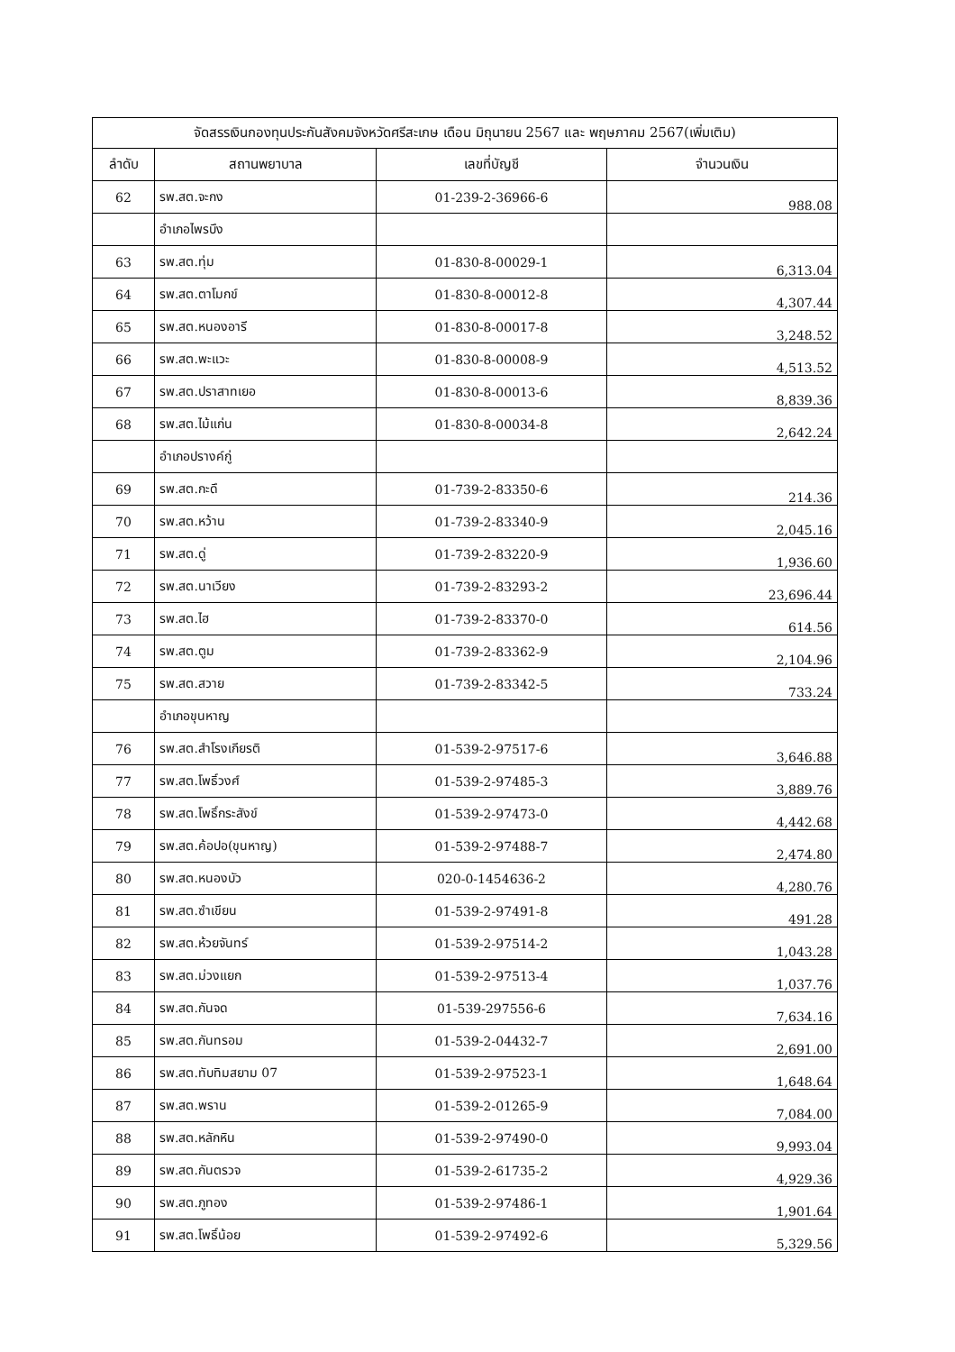| จัดสรรเงินกองทุนประกันสังคมจังหวัดศรีสะเกษ เดือน มิถุนายน 2567 และ พฤษภาคม 2567(เพิ่มเติม) | | | |
| --- | --- | --- | --- |
| ลำดับ | สถานพยาบาล | เลขที่บัญชี | จำนวนเงิน |
| 62 | รพ.สต.จะกง | 01-239-2-36966-6 | 988.08 |
| | อำเภอไพรบึง | | |
| 63 | รพ.สต.ทุ่ม | 01-830-8-00029-1 | 6,313.04 |
| 64 | รพ.สต.ตาโมกข์ | 01-830-8-00012-8 | 4,307.44 |
| 65 | รพ.สต.หนองอารี | 01-830-8-00017-8 | 3,248.52 |
| 66 | รพ.สต.พะแวะ | 01-830-8-00008-9 | 4,513.52 |
| 67 | รพ.สต.ปราสาทเยอ | 01-830-8-00013-6 | 8,839.36 |
| 68 | รพ.สต.ไม้แก่น | 01-830-8-00034-8 | 2,642.24 |
| | อำเภอปรางค์กู่ | | |
| 69 | รพ.สต.กะดึ | 01-739-2-83350-6 | 214.36 |
| 70 | รพ.สต.หว้าน | 01-739-2-83340-9 | 2,045.16 |
| 71 | รพ.สต.ดู่ | 01-739-2-83220-9 | 1,936.60 |
| 72 | รพ.สต.นาเวียง | 01-739-2-83293-2 | 23,696.44 |
| 73 | รพ.สต.ไฮ | 01-739-2-83370-0 | 614.56 |
| 74 | รพ.สต.ตูม | 01-739-2-83362-9 | 2,104.96 |
| 75 | รพ.สต.สวาย | 01-739-2-83342-5 | 733.24 |
| | อำเภอขุนหาญ | | |
| 76 | รพ.สต.สำโรงเกียรติ | 01-539-2-97517-6 | 3,646.88 |
| 77 | รพ.สต.โพธิ์วงศ์ | 01-539-2-97485-3 | 3,889.76 |
| 78 | รพ.สต.โพธิ์กระสังข์ | 01-539-2-97473-0 | 4,442.68 |
| 79 | รพ.สต.ค้อปอ(ขุนหาญ) | 01-539-2-97488-7 | 2,474.80 |
| 80 | รพ.สต.หนองบัว | 020-0-1454636-2 | 4,280.76 |
| 81 | รพ.สต.ซำเขียน | 01-539-2-97491-8 | 491.28 |
| 82 | รพ.สต.ห้วยจันทร์ | 01-539-2-97514-2 | 1,043.28 |
| 83 | รพ.สต.ม่วงแยก | 01-539-2-97513-4 | 1,037.76 |
| 84 | รพ.สต.กันจด | 01-539-297556-6 | 7,634.16 |
| 85 | รพ.สต.กันทรอม | 01-539-2-04432-7 | 2,691.00 |
| 86 | รพ.สต.ทับทิมสยาม 07 | 01-539-2-97523-1 | 1,648.64 |
| 87 | รพ.สต.พราน | 01-539-2-01265-9 | 7,084.00 |
| 88 | รพ.สต.หลักหิน | 01-539-2-97490-0 | 9,993.04 |
| 89 | รพ.สต.กันตรวจ | 01-539-2-61735-2 | 4,929.36 |
| 90 | รพ.สต.ภูทอง | 01-539-2-97486-1 | 1,901.64 |
| 91 | รพ.สต.โพธิ์น้อย | 01-539-2-97492-6 | 5,329.56 |